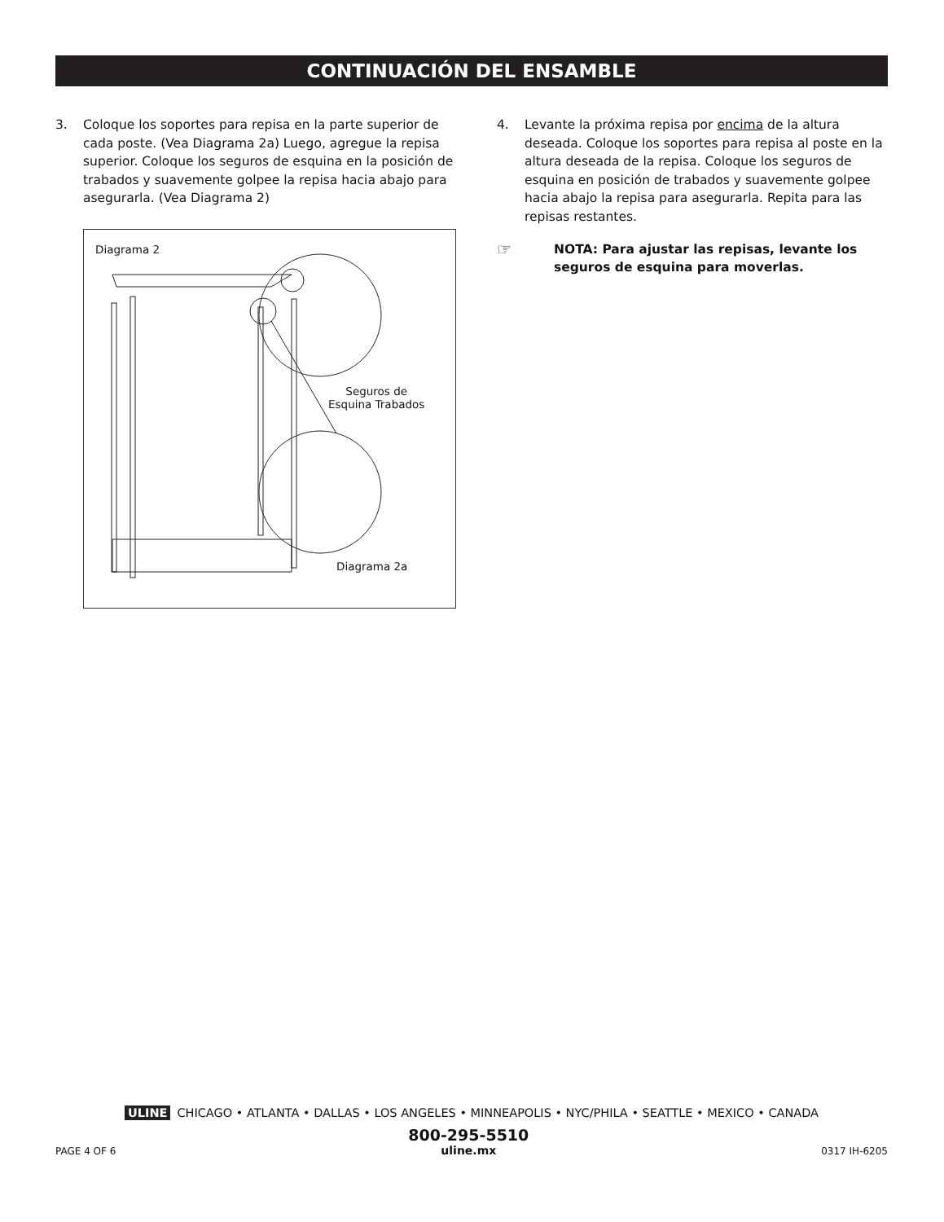CONTINUACIÓN DEL ENSAMBLE
3. Coloque los soportes para repisa en la parte superior de cada poste. (Vea Diagrama 2a) Luego, agregue la repisa superior. Coloque los seguros de esquina en la posición de trabados y suavemente golpee la repisa hacia abajo para asegurarla. (Vea Diagrama 2)
Diagrama 2
Seguros de
Esquina Trabados
Diagrama 2a
4. Levante la próxima repisa por encima de la altura deseada. Coloque los soportes para repisa al poste en la altura deseada de la repisa. Coloque los seguros de esquina en posición de trabados y suavemente golpee hacia abajo la repisa para asegurarla. Repita para las repisas restantes.
☞ NOTA: Para ajustar las repisas, levante los seguros de esquina para moverlas.
ULINE CHICAGO • ATLANTA • DALLAS • LOS ANGELES • MINNEAPOLIS • NYC/PHILA • SEATTLE • MEXICO • CANADA
PAGE 4 OF 6 800-295-5510
uline.mx 0317 IH-6205